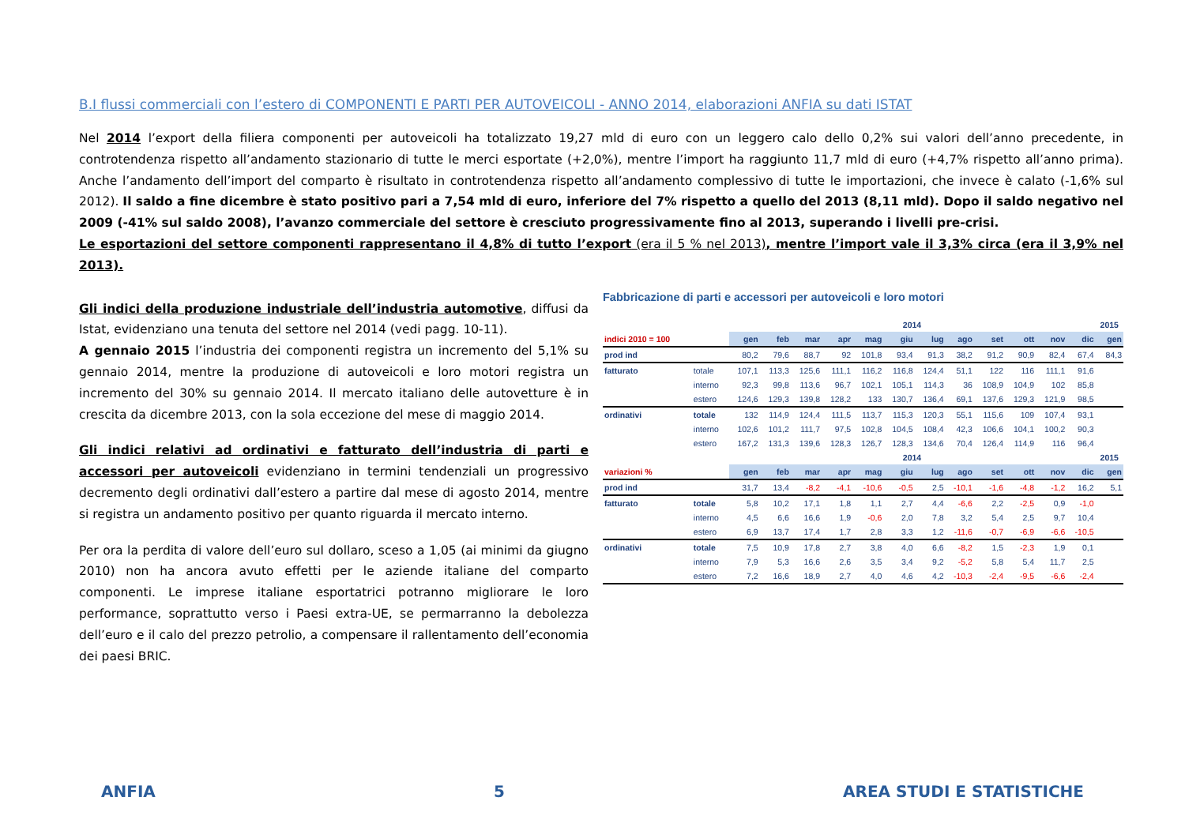B.I flussi commerciali con l’estero di COMPONENTI E PARTI PER AUTOVEICOLI - ANNO 2014, elaborazioni ANFIA su dati ISTAT
Nel 2014 l’export della filiera componenti per autoveicoli ha totalizzato 19,27 mld di euro con un leggero calo dello 0,2% sui valori dell’anno precedente, in controtendenza rispetto all’andamento stazionario di tutte le merci esportate (+2,0%), mentre l’import ha raggiunto 11,7 mld di euro (+4,7% rispetto all’anno prima). Anche l’andamento dell’import del comparto è risultato in controtendenza rispetto all’andamento complessivo di tutte le importazioni, che invece è calato (-1,6% sul 2012). Il saldo a fine dicembre è stato positivo pari a 7,54 mld di euro, inferiore del 7% rispetto a quello del 2013 (8,11 mld). Dopo il saldo negativo nel 2009 (-41% sul saldo 2008), l’avanzo commerciale del settore è cresciuto progressivamente fino al 2013, superando i livelli pre-crisi.
Le esportazioni del settore componenti rappresentano il 4,8% di tutto l’export (era il 5 % nel 2013), mentre l’import vale il 3,3% circa (era il 3,9% nel 2013).
Gli indici della produzione industriale dell’industria automotive, diffusi da Istat, evidenziano una tenuta del settore nel 2014 (vedi pagg. 10-11).
A gennaio 2015 l’industria dei componenti registra un incremento del 5,1% su gennaio 2014, mentre la produzione di autoveicoli e loro motori registra un incremento del 30% su gennaio 2014. Il mercato italiano delle autovetture è in crescita da dicembre 2013, con la sola eccezione del mese di maggio 2014.
Gli indici relativi ad ordinativi e fatturato dell’industria di parti e accessori per autoveicoli evidenziano in termini tendenziali un progressivo decremento degli ordinativi dall’estero a partire dal mese di agosto 2014, mentre si registra un andamento positivo per quanto riguarda il mercato interno.
Per ora la perdita di valore dell’euro sul dollaro, sceso a 1,05 (ai minimi da giugno 2010) non ha ancora avuto effetti per le aziende italiane del comparto componenti. Le imprese italiane esportatrici potranno migliorare le loro performance, soprattutto verso i Paesi extra-UE, se permarranno la debolezza dell’euro e il calo del prezzo petrolio, a compensare il rallentamento dell’economia dei paesi BRIC.
Fabbricazione di parti e accessori per autoveicoli e loro motori
| | | 2014 | | | | | | | | | | | | 2015 |
| --- | --- | --- | --- | --- | --- | --- | --- | --- | --- | --- | --- | --- | --- | --- |
| indici 2010 = 100 | | gen | feb | mar | apr | mag | giu | lug | ago | set | ott | nov | dic | gen |
| prod ind | | 80,2 | 79,6 | 88,7 | 92 | 101,8 | 93,4 | 91,3 | 38,2 | 91,2 | 90,9 | 82,4 | 67,4 | 84,3 |
| fatturato | totale | 107,1 | 113,3 | 125,6 | 111,1 | 116,2 | 116,8 | 124,4 | 51,1 | 122 | 116 | 111,1 | 91,6 | |
| | interno | 92,3 | 99,8 | 113,6 | 96,7 | 102,1 | 105,1 | 114,3 | 36 | 108,9 | 104,9 | 102 | 85,8 | |
| | estero | 124,6 | 129,3 | 139,8 | 128,2 | 133 | 130,7 | 136,4 | 69,1 | 137,6 | 129,3 | 121,9 | 98,5 | |
| ordinativi | totale | 132 | 114,9 | 124,4 | 111,5 | 113,7 | 115,3 | 120,3 | 55,1 | 115,6 | 109 | 107,4 | 93,1 | |
| | interno | 102,6 | 101,2 | 111,7 | 97,5 | 102,8 | 104,5 | 108,4 | 42,3 | 106,6 | 104,1 | 100,2 | 90,3 | |
| | estero | 167,2 | 131,3 | 139,6 | 128,3 | 126,7 | 128,3 | 134,6 | 70,4 | 126,4 | 114,9 | 116 | 96,4 | |
| | | 2014 | | | | | | | | | | | | 2015 |
| variazioni % | | gen | feb | mar | apr | mag | giu | lug | ago | set | ott | nov | dic | gen |
| prod ind | | 31,7 | 13,4 | -8,2 | -4,1 | -10,6 | -0,5 | 2,5 | -10,1 | -1,6 | -4,8 | -1,2 | 16,2 | 5,1 |
| fatturato | totale | 5,8 | 10,2 | 17,1 | 1,8 | 1,1 | 2,7 | 4,4 | -6,6 | 2,2 | -2,5 | 0,9 | -1,0 | |
| | interno | 4,5 | 6,6 | 16,6 | 1,9 | -0,6 | 2,0 | 7,8 | 3,2 | 5,4 | 2,5 | 9,7 | 10,4 | |
| | estero | 6,9 | 13,7 | 17,4 | 1,7 | 2,8 | 3,3 | 1,2 | -11,6 | -0,7 | -6,9 | -6,6 | -10,5 | |
| ordinativi | totale | 7,5 | 10,9 | 17,8 | 2,7 | 3,8 | 4,0 | 6,6 | -8,2 | 1,5 | -2,3 | 1,9 | 0,1 | |
| | interno | 7,9 | 5,3 | 16,6 | 2,6 | 3,5 | 3,4 | 9,2 | -5,2 | 5,8 | 5,4 | 11,7 | 2,5 | |
| | estero | 7,2 | 16,6 | 18,9 | 2,7 | 4,0 | 4,6 | 4,2 | -10,3 | -2,4 | -9,5 | -6,6 | -2,4 | |
ANFIA 5 AREA STUDI E STATISTICHE